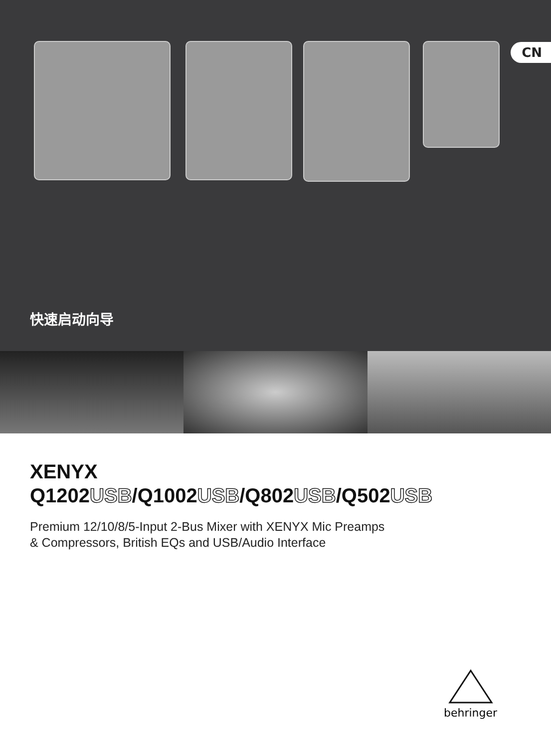CN
快速启动向导
XENYX
Q1202USB/Q1002USB/Q802USB/Q502USB
Premium 12/10/8/5-Input 2-Bus Mixer with XENYX Mic Preamps
& Compressors, British EQs and USB/Audio Interface
behringer